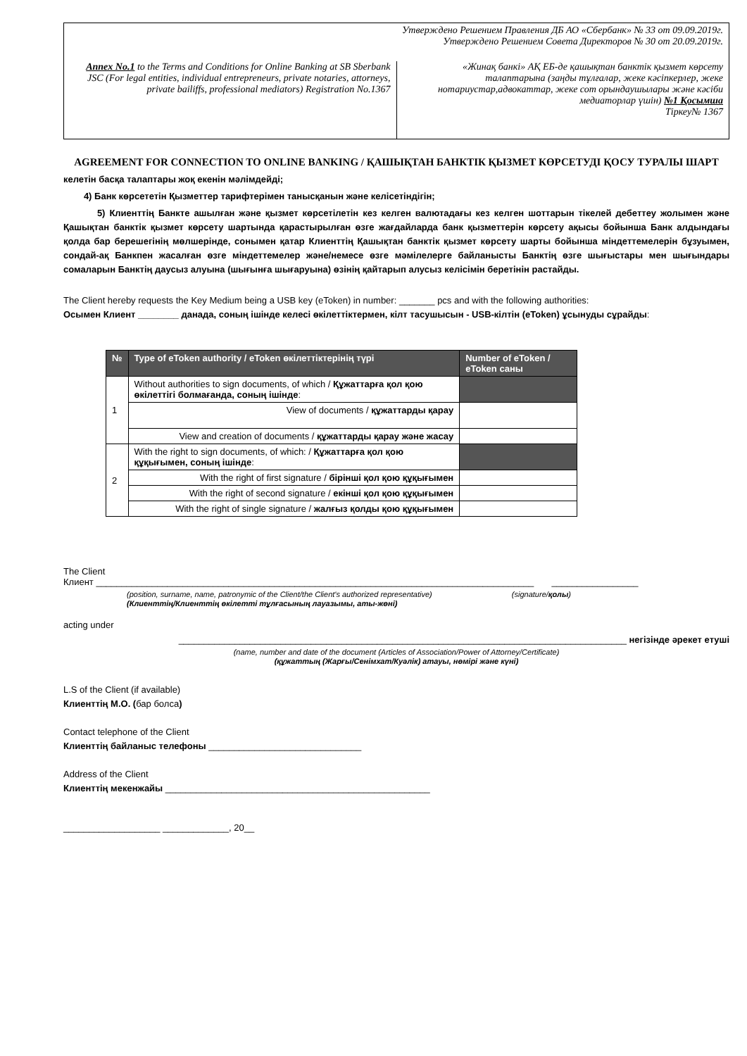Утверждено Решением Правления ДБ АО «Сбербанк» № 33 от 09.09.2019г.
Утверждено Решением Совета Директоров № 30 от 20.09.2019г.
Annex No.1 to the Terms and Conditions for Online Banking at SB Sberbank JSC (For legal entities, individual entrepreneurs, private notaries, attorneys, private bailiffs, professional mediators) Registration No.1367
«Жинақ банкі» АҚ ЕБ-де қашықтан банктік қызмет көрсету талаптарына (заңды тұлғалар, жеке кәсіпкерлер, жеке нотариустар,адвокаттар, жеке сот орындаушылары және кәсіби медиаторлар үшін) №1 Қосымша
Тіркеу№ 1367
AGREEMENT FOR CONNECTION TO ONLINE BANKING / ҚАШЫҚТАН БАНКТІК ҚЫЗМЕТ КӨРСЕТУДІ ҚОСУ ТУРАЛЫ ШАРТ
келетін басқа талаптары жоқ екенін мәлімдейді;
4) Банк көрсететін Қызметтер тарифтерімен танысқанын және келісетіндігін;
5) Клиенттің Банкте ашылған және қызмет көрсетілетін кез келген валютадағы кез келген шоттарын тікелей дебеттеу жолымен және Қашықтан банктік қызмет көрсету шартында қарастырылған өзге жағдайларда банк қызметтерін көрсету ақысы бойынша Банк алдындағы қолда бар берешегінің мөлшерінде, сонымен қатар Клиенттің Қашықтан банктік қызмет көрсету шарты бойынша міндеттемелерін бұзуымен, сондай-ақ Банкпен жасалған өзге міндеттемелер және/немесе өзге мәмілелерге байланысты Банктің өзге шығыстары мен шығындары сомаларын Банктің даусыз алуына (шығынға шығаруына) өзінің қайтарып алусыз келісімін беретінін растайды.
The Client hereby requests the Key Medium being a USB key (eToken) in number: _______ pcs and with the following authorities:
Осымен Клиент ________ данада, соның ішінде келесі өкілеттіктермен, кілт тасушысын - USB-кілтін (eToken) ұсынуды сұрайды:
| № | Type of eToken authority / eToken өкілеттіктерінің түрі | Number of eToken / eToken саны |
| --- | --- | --- |
| 1 | Without authorities to sign documents, of which / Құжаттарға қол қою өкілеттігі болмағанда, соның ішінде : | |
| | View of documents / құжаттарды қарау | |
| | View and creation of documents / құжаттарды қарау және жасау | |
| 2 | With the right to sign documents, of which: / Құжаттарға қол қою құқығымен, соның ішінде : | |
| | With the right of first signature / бірінші қол қою құқығымен | |
| | With the right of second signature / екінші қол қою құқығымен | |
| | With the right of single signature / жалғыз қолды қою құқығымен | |
The Client
Клиент ______________________________________________________________________________________ _________________
(position, surname, name, patronymic of the Client/the Client's authorized representative) (signature/қолы)
(Клиенттің/Клиенттің өкілетті тұлғасының лауазымы, аты-жөні)
acting under
________________________________________________________________________________________ негізінде әрекет етуші
(name, number and date of the document (Articles of Association/Power of Attorney/Certificate)
(құжаттың (Жарғы/Сенімхат/Куәлік) атауы, нөмірі және күні)
L.S of the Client (if available)
Клиенттің М.О. (бар болса)
Contact telephone of the Client
Клиенттің байланыс телефоны ______________________________
Address of the Client
Клиенттің мекенжайы ____________________________________________________
___________________ _____________, 20__